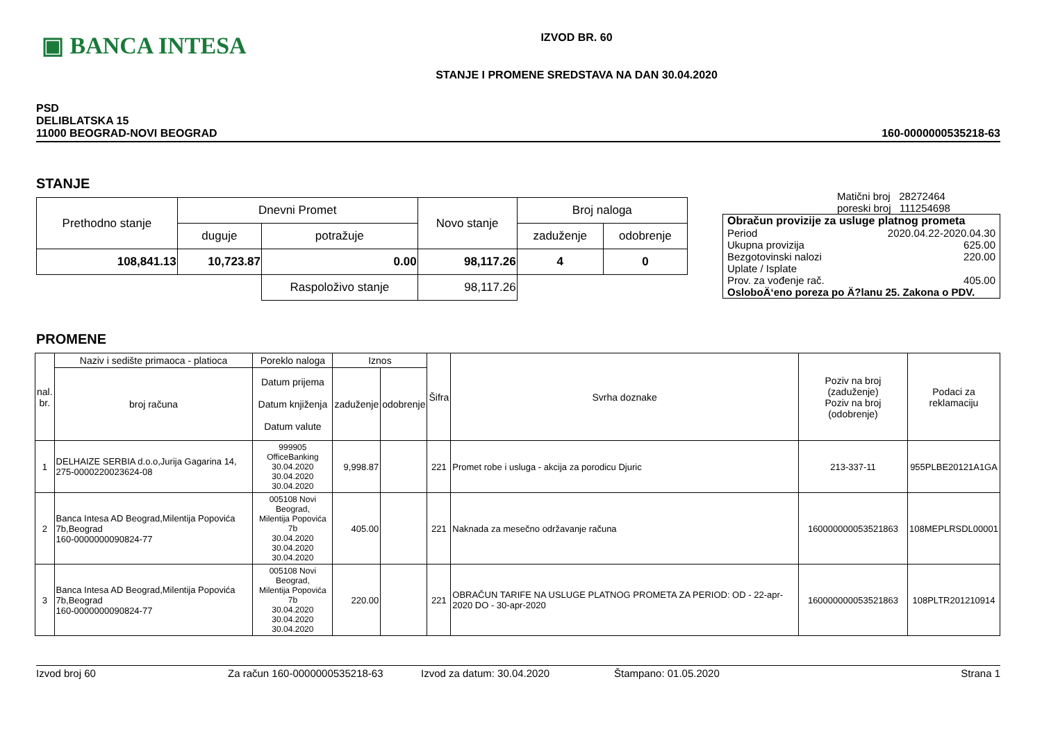▣ BANCA INTESA
IZVOD BR. 60
STANJE I PROMENE SREDSTAVA NA DAN 30.04.2020
PSD
DELIBLATSKA 15
11000 BEOGRAD-NOVI BEOGRAD
160-0000000535218-63
STANJE
| Prethodno stanje | Dnevni Promet | | Novo stanje | Broj naloga | |
| --- | --- | --- | --- | --- | --- |
| | duguje | potražuje | | zaduženje | odobrenje |
| 108,841.13 | 10,723.87 | 0.00 | 98,117.26 | 4 | 0 |
| | | Raspoloživo stanje | 98,117.26 | | |
Matični broj 28272464
poreski broj 111254698
Obračun provizije za usluge platnog prometa
Period 2020.04.22-2020.04.30
Ukupna provizija 625.00
Bezgotovinski nalozi 220.00
Uplate / Isplate
Prov. za vođenje rač. 405.00
OsloboÄ‘eno poreza po Ä?lanu 25. Zakona o PDV.
PROMENE
| nal. br. | Naziv i sedište primaoca - platioca | Poreklo naloga | Iznos | | Šifra | Svrha doznake | Poziv na broj (zaduženje) Poziv na broj (odobrenje) | Podaci za reklamaciju |
| --- | --- | --- | --- | --- | --- | --- | --- | --- |
| | broj računa | Datum prijema Datum knjiženja Datum valute | zaduženje | odobrenje | | | | |
| 1 | DELHAIZE SERBIA d.o.o,Jurija Gagarina 14, 275-0000220023624-08 | 999905 OfficeBanking 30.04.2020 30.04.2020 30.04.2020 | 9,998.87 | | 221 | Promet robe i usluga - akcija za porodicu Djuric | 213-337-11 | 955PLBE20121A1GA |
| 2 | Banca Intesa AD Beograd,Milentija Popovića 7b,Beograd 160-0000000090824-77 | 005108 Novi Beograd, Milentija Popovića 7b 30.04.2020 30.04.2020 30.04.2020 | 405.00 | | 221 | Naknada za mesečno održavanje računa | 160000000053521863 | 108MEPLRSDL00001 |
| 3 | Banca Intesa AD Beograd,Milentija Popovića 7b,Beograd 160-0000000090824-77 | 005108 Novi Beograd, Milentija Popovića 7b 30.04.2020 30.04.2020 30.04.2020 | 220.00 | | 221 | OBRAČUN TARIFE NA USLUGE PLATNOG PROMETA ZA PERIOD: OD - 22-apr-2020 DO - 30-apr-2020 | 160000000053521863 | 108PLTR201210914 |
Izvod broj 60 Za račun 160-0000000535218-63 Izvod za datum: 30.04.2020 Štampano: 01.05.2020 Strana 1